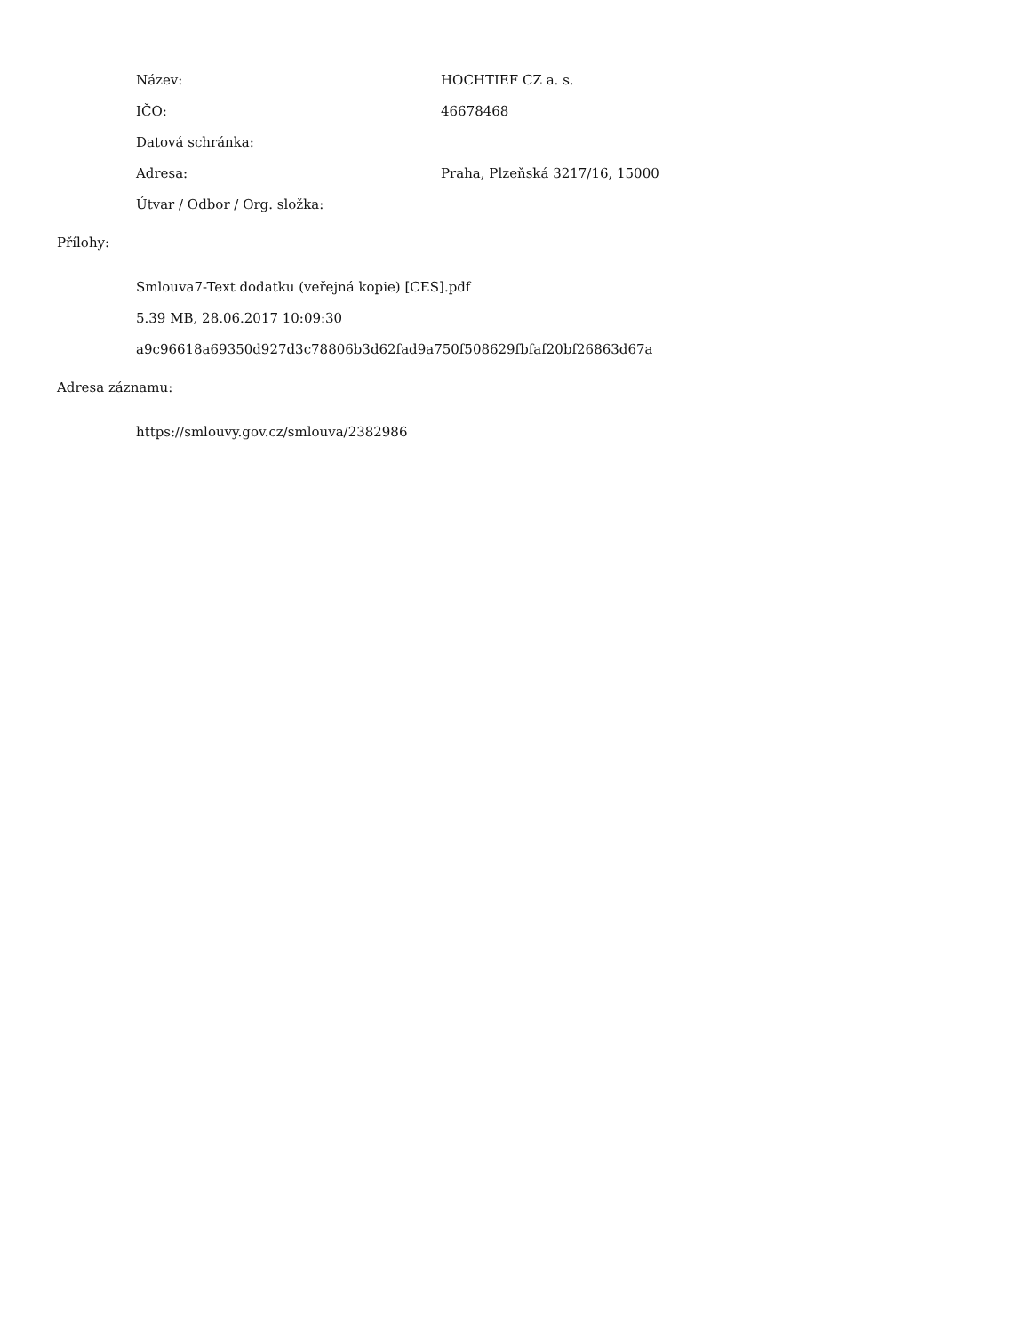Název: HOCHTIEF CZ a. s.
IČO: 46678468
Datová schránka:
Adresa: Praha, Plzeňská 3217/16, 15000
Útvar / Odbor / Org. složka:
Přílohy:
Smlouva7-Text dodatku (veřejná kopie) [CES].pdf
5.39 MB, 28.06.2017 10:09:30
a9c96618a69350d927d3c78806b3d62fad9a750f508629fbfaf20bf26863d67a
Adresa záznamu:
https://smlouvy.gov.cz/smlouva/2382986